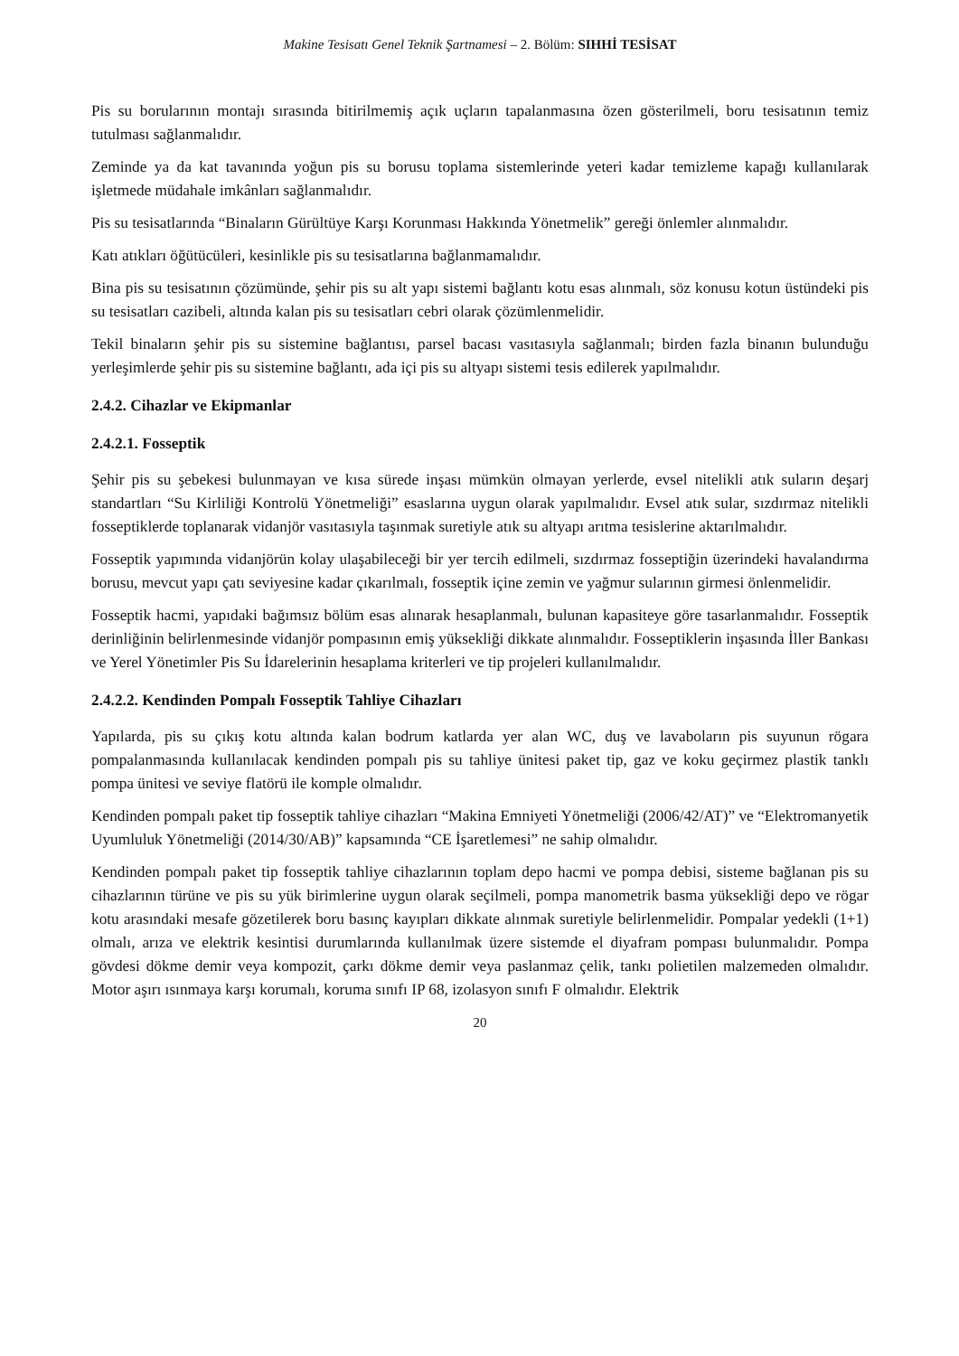Makine Tesisatı Genel Teknik Şartnamesi – 2. Bölüm: SIHHİ TESİSAT
Pis su borularının montajı sırasında bitirilmemiş açık uçların tapalanmasına özen gösterilmeli, boru tesisatının temiz tutulması sağlanmalıdır.
Zeminde ya da kat tavanında yoğun pis su borusu toplama sistemlerinde yeteri kadar temizleme kapağı kullanılarak işletmede müdahale imkânları sağlanmalıdır.
Pis su tesisatlarında “Binaların Gürültüye Karşı Korunması Hakkında Yönetmelik” gereği önlemler alınmalıdır.
Katı atıkları öğütücüleri, kesinlikle pis su tesisatlarına bağlanmamalıdır.
Bina pis su tesisatının çözümünde, şehir pis su alt yapı sistemi bağlantı kotu esas alınmalı, söz konusu kotun üstündeki pis su tesisatları cazibeli, altında kalan pis su tesisatları cebri olarak çözümlenmelidir.
Tekil binaların şehir pis su sistemine bağlantısı, parsel bacası vasıtasıyla sağlanmalı; birden fazla binanın bulunduğu yerleşimlerde şehir pis su sistemine bağlantı, ada içi pis su altyapı sistemi tesis edilerek yapılmalıdır.
2.4.2. Cihazlar ve Ekipmanlar
2.4.2.1. Fosseptik
Şehir pis su şebekesi bulunmayan ve kısa sürede inşası mümkün olmayan yerlerde, evsel nitelikli atık suların deşarj standartları “Su Kirliliği Kontrolü Yönetmeliği” esaslarına uygun olarak yapılmalıdır. Evsel atık sular, sızdırmaz nitelikli fosseptiklerde toplanarak vidanjör vasıtasıyla taşınmak suretiyle atık su altyapı arıtma tesislerine aktarılmalıdır.
Fosseptik yapımında vidanjörün kolay ulaşabileceği bir yer tercih edilmeli, sızdırmaz fosseptiğin üzerindeki havalandırma borusu, mevcut yapı çatı seviyesine kadar çıkarılmalı, fosseptik içine zemin ve yağmur sularının girmesi önlenmelidir.
Fosseptik hacmi, yapıdaki bağımsız bölüm esas alınarak hesaplanmalı, bulunan kapasiteye göre tasarlanmalıdır. Fosseptik derinliğinin belirlenmesinde vidanjör pompasının emiş yüksekliği dikkate alınmalıdır. Fosseptiklerin inşasında İller Bankası ve Yerel Yönetimler Pis Su İdarelerinin hesaplama kriterleri ve tip projeleri kullanılmalıdır.
2.4.2.2. Kendinden Pompalı Fosseptik Tahliye Cihazları
Yapılarda, pis su çıkış kotu altında kalan bodrum katlarda yer alan WC, duş ve lavaboların pis suyunun rögara pompalanmasında kullanılacak kendinden pompalı pis su tahliye ünitesi paket tip, gaz ve koku geçirmez plastik tanklı pompa ünitesi ve seviye flatörü ile komple olmalıdır.
Kendinden pompalı paket tip fosseptik tahliye cihazları “Makina Emniyeti Yönetmeliği (2006/42/AT)” ve “Elektromanyetik Uyumluluk Yönetmeliği (2014/30/AB)” kapsamında “CE İşaretlemesi” ne sahip olmalıdır.
Kendinden pompalı paket tip fosseptik tahliye cihazlarının toplam depo hacmi ve pompa debisi, sisteme bağlanan pis su cihazlarının türüne ve pis su yük birimlerine uygun olarak seçilmeli, pompa manometrik basma yüksekliği depo ve rögar kotu arasındaki mesafe gözetilerek boru basınç kayıpları dikkate alınmak suretiyle belirlenmelidir. Pompalar yedekli (1+1) olmalı, arıza ve elektrik kesintisi durumlarında kullanılmak üzere sistemde el diyafram pompası bulunmalıdır. Pompa gövdesi dökme demir veya kompozit, çarkı dökme demir veya paslanmaz çelik, tankı polietilen malzemeden olmalıdır. Motor aşırı ısınmaya karşı korumalı, koruma sınıfı IP 68, izolasyon sınıfı F olmalıdır. Elektrik
20